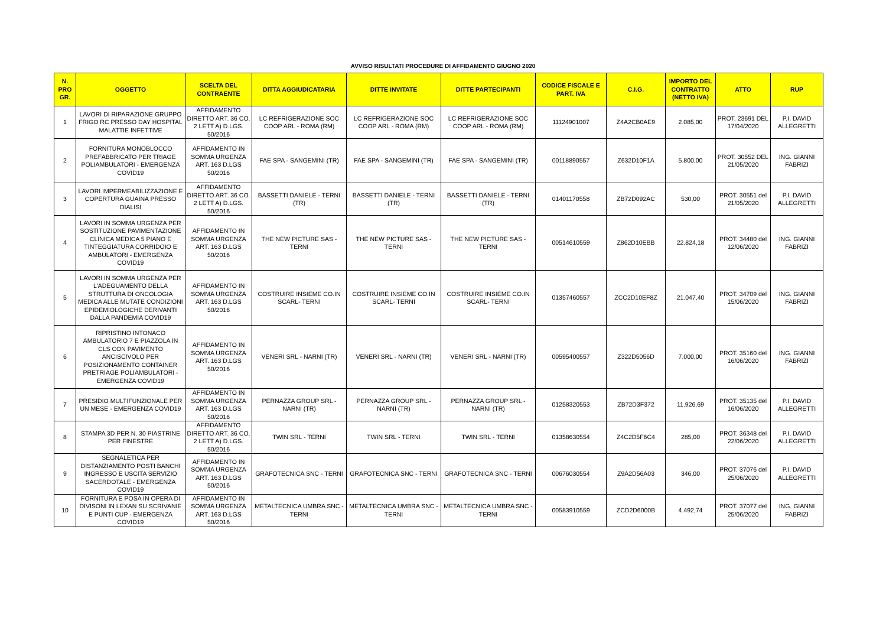AVVISO RISULTATI PROCEDURE DI AFFIDAMENTO GIUGNO 2020
| N. PRO GR. | OGGETTO | SCELTA DEL CONTRAENTE | DITTA AGGIUDICATARIA | DITTE INVITATE | DITTE PARTECIPANTI | CODICE FISCALE E PART. IVA | C.I.G. | IMPORTO DEL CONTRATTO (NETTO IVA) | ATTO | RUP |
| --- | --- | --- | --- | --- | --- | --- | --- | --- | --- | --- |
| 1 | LAVORI DI RIPARAZIONE GRUPPO FRIGO RC PRESSO DAY HOSPITAL MALATTIE INFETTIVE | AFFIDAMENTO DIRETTO ART. 36 CO. 2 LETT A) D.LGS. 50/2016 | LC REFRIGERAZIONE SOC COOP ARL - ROMA (RM) | LC REFRIGERAZIONE SOC COOP ARL - ROMA (RM) | LC REFRIGERAZIONE SOC COOP ARL - ROMA (RM) | 11124901007 | Z4A2CB0AE9 | 2.085,00 | PROT. 23691 DEL 17/04/2020 | P.I. DAVID ALLEGRETTI |
| 2 | FORNITURA MONOBLOCCO PREFABBRICATO PER TRIAGE POLIAMBULATORI - EMERGENZA COVID19 | AFFIDAMENTO IN SOMMA URGENZA ART. 163 D.LGS 50/2016 | FAE SPA - SANGEMINI (TR) | FAE SPA - SANGEMINI (TR) | FAE SPA - SANGEMINI (TR) | 00118890557 | Z632D10F1A | 5.800,00 | PROT. 30552 DEL 21/05/2020 | ING. GIANNI FABRIZI |
| 3 | LAVORI IMPERMEABILIZZAZIONE E COPERTURA GUAINA PRESSO DIALISI | AFFIDAMENTO DIRETTO ART. 36 CO. 2 LETT A) D.LGS. 50/2016 | BASSETTI DANIELE - TERNI (TR) | BASSETTI DANIELE - TERNI (TR) | BASSETTI DANIELE - TERNI (TR) | 01401170558 | ZB72D092AC | 530,00 | PROT. 30551 del 21/05/2020 | P.I. DAVID ALLEGRETTI |
| 4 | LAVORI IN SOMMA URGENZA PER SOSTITUZIONE PAVIMENTAZIONE CLINICA MEDICA 5 PIANO E TINTEGGIATURA CORRIDOIO E AMBULATORI - EMERGENZA COVID19 | AFFIDAMENTO IN SOMMA URGENZA ART. 163 D.LGS 50/2016 | THE NEW PICTURE SAS - TERNI | THE NEW PICTURE SAS - TERNI | THE NEW PICTURE SAS - TERNI | 00514610559 | Z862D10EBB | 22.824,18 | PROT. 34480 del 12/06/2020 | ING. GIANNI FABRIZI |
| 5 | LAVORI IN SOMMA URGENZA PER L'ADEGUAMENTO DELLA STRUTTURA DI ONCOLOGIA MEDICA ALLE MUTATE CONDIZIONI EPIDEMIOLOGICHE DERIVANTI DALLA PANDEMIA COVID19 | AFFIDAMENTO IN SOMMA URGENZA ART. 163 D.LGS 50/2016 | COSTRUIRE INSIEME CO.IN SCARL- TERNI | COSTRUIRE INSIEME CO.IN SCARL- TERNI | COSTRUIRE INSIEME CO.IN SCARL- TERNI | 01357460557 | ZCC2D10EF8Z | 21.047,40 | PROT. 34709 del 15/06/2020 | ING. GIANNI FABRIZI |
| 6 | RIPRISTINO INTONACO AMBULATORIO 7 E PIAZZOLA IN CLS CON PAVIMENTO ANCISCIVOLO PER POSIZIONAMENTO CONTAINER PRETRIAGE POLIAMBULATORI - EMERGENZA COVID19 | AFFIDAMENTO IN SOMMA URGENZA ART. 163 D.LGS 50/2016 | VENERI SRL - NARNI (TR) | VENERI SRL - NARNI (TR) | VENERI SRL - NARNI (TR) | 00595400557 | Z322D5056D | 7.000,00 | PROT. 35160 del 16/06/2020 | ING. GIANNI FABRIZI |
| 7 | PRESIDIO MULTIFUNZIONALE PER UN MESE - EMERGENZA COVID19 | AFFIDAMENTO IN SOMMA URGENZA ART. 163 D.LGS 50/2016 | PERNAZZA GROUP SRL - NARNI (TR) | PERNAZZA GROUP SRL - NARNI (TR) | PERNAZZA GROUP SRL - NARNI (TR) | 01258320553 | ZB72D3F372 | 11.926,69 | PROT. 35135 del 16/06/2020 | P.I. DAVID ALLEGRETTI |
| 8 | STAMPA 3D PER N. 30 PIASTRINE PER FINESTRE | AFFIDAMENTO DIRETTO ART. 36 CO. 2 LETT A) D.LGS. 50/2016 | TWIN SRL - TERNI | TWIN SRL - TERNI | TWIN SRL - TERNI | 01358630554 | Z4C2D5F6C4 | 285,00 | PROT. 36348 del 22/06/2020 | P.I. DAVID ALLEGRETTI |
| 9 | SEGNALETICA PER DISTANZIAMENTO POSTI BANCHI INGRESSO E USCITA SERVIZIO SACERDOTALE - EMERGENZA COVID19 | AFFIDAMENTO IN SOMMA URGENZA ART. 163 D.LGS 50/2016 | GRAFOTECNICA SNC - TERNI | GRAFOTECNICA SNC - TERNI | GRAFOTECNICA SNC - TERNI | 00676030554 | Z9A2D56A03 | 346,00 | PROT. 37076 del 25/06/2020 | P.I. DAVID ALLEGRETTI |
| 10 | FORNITURA E POSA IN OPERA DI DIVISONI IN LEXAN SU SCRIVANIE E PUNTI CUP - EMERGENZA COVID19 | AFFIDAMENTO IN SOMMA URGENZA ART. 163 D.LGS 50/2016 | METALTECNICA UMBRA SNC - TERNI | METALTECNICA UMBRA SNC - TERNI | METALTECNICA UMBRA SNC - TERNI | 00583910559 | ZCD2D6000B | 4.492,74 | PROT. 37077 del 25/06/2020 | ING. GIANNI FABRIZI |